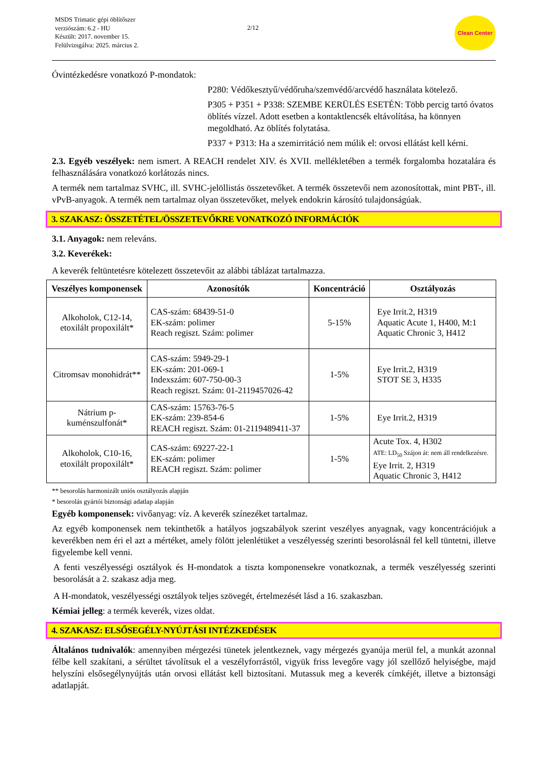MSDS Trimatic gépi öblítőszer
verziószám: 6.2 - HU
Készült: 2017. november 15.
Felülvizsgálva: 2025. március 2.
2/12
Clean Center
Óvintézkedésre vonatkozó P-mondatok:
P280: Védőkesztyű/védőruha/szemvédő/arcvédő használata kötelező.
P305 + P351 + P338: SZEMBE KERÜLÉS ESETÉN: Több percig tartó óvatos öblítés vízzel. Adott esetben a kontaktlencsék eltávolítása, ha könnyen megoldható. Az öblítés folytatása.
P337 + P313: Ha a szemirritáció nem múlik el: orvosi ellátást kell kérni.
2.3. Egyéb veszélyek: nem ismert. A REACH rendelet XIV. és XVII. mellékletében a termék forgalomba hozatalára és felhasználására vonatkozó korlátozás nincs.
A termék nem tartalmaz SVHC, ill. SVHC-jelöllistás összetevőket. A termék összetevői nem azonosítottak, mint PBT-, ill. vPvB-anyagok. A termék nem tartalmaz olyan összetevőket, melyek endokrin károsító tulajdonságúak.
3. SZAKASZ: ÖSSZETÉTEL/ÖSSZETEVŐKRE VONATKOZÓ INFORMÁCIÓK
3.1. Anyagok: nem releváns.
3.2. Keverékek:
A keverék feltüntetésre kötelezett összetevőit az alábbi táblázat tartalmazza.
| Veszélyes komponensek | Azonosítók | Koncentráció | Osztályozás |
| --- | --- | --- | --- |
| Alkoholok, C12-14, etoxilált propoxilált* | CAS-szám: 68439-51-0 EK-szám: polimer Reach regiszt. Szám: polimer | 5-15% | Eye Irrit.2, H319 Aquatic Acute 1, H400, M:1 Aquatic Chronic 3, H412 |
| Citromsav monohidrát** | CAS-szám: 5949-29-1 EK-szám: 201-069-1 Indexszám: 607-750-00-3 Reach regiszt. Szám: 01-2119457026-42 | 1-5% | Eye Irrit.2, H319 STOT SE 3, H335 |
| Nátrium p- kuménszulfonát* | CAS-szám: 15763-76-5 EK-szám: 239-854-6 REACH regiszt. Szám: 01-2119489411-37 | 1-5% | Eye Irrit.2, H319 |
| Alkoholok, C10-16, etoxilált propoxilált* | CAS-szám: 69227-22-1 EK-szám: polimer REACH regiszt. Szám: polimer | 1-5% | Acute Tox. 4, H302 ATE: LD<sub>50</sub> Szájon át: nem áll rendelkezésre. Eye Irrit. 2, H319 Aquatic Chronic 3, H412 |
** besorolás harmonizált uniós osztályozás alapján
* besorolás gyártói biztonsági adatlap alapján
Egyéb komponensek: vivőanyag: víz. A keverék színezéket tartalmaz.
Az egyéb komponensek nem tekinthetők a hatályos jogszabályok szerint veszélyes anyagnak, vagy koncentrációjuk a keverékben nem éri el azt a mértéket, amely fölött jelenlétüket a veszélyesség szerinti besorolásnál fel kell tüntetni, illetve figyelembe kell venni.
A fenti veszélyességi osztályok és H-mondatok a tiszta komponensekre vonatkoznak, a termék veszélyesség szerinti besorolását a 2. szakasz adja meg.
A H-mondatok, veszélyességi osztályok teljes szövegét, értelmezését lásd a 16. szakaszban.
Kémiai jelleg: a termék keverék, vizes oldat.
4. SZAKASZ: ELSŐSEGÉLY-NYÚJTÁSI INTÉZKEDÉSEK
Általános tudnivalók: amennyiben mérgezési tünetek jelentkeznek, vagy mérgezés gyanúja merül fel, a munkát azonnal félbe kell szakítani, a sérültet távolítsuk el a veszélyforrástól, vigyük friss levegőre vagy jól szellőző helyiségbe, majd helyszíni elsősegélynyújtás után orvosi ellátást kell biztosítani. Mutassuk meg a keverék címkéjét, illetve a biztonsági adatlapját.